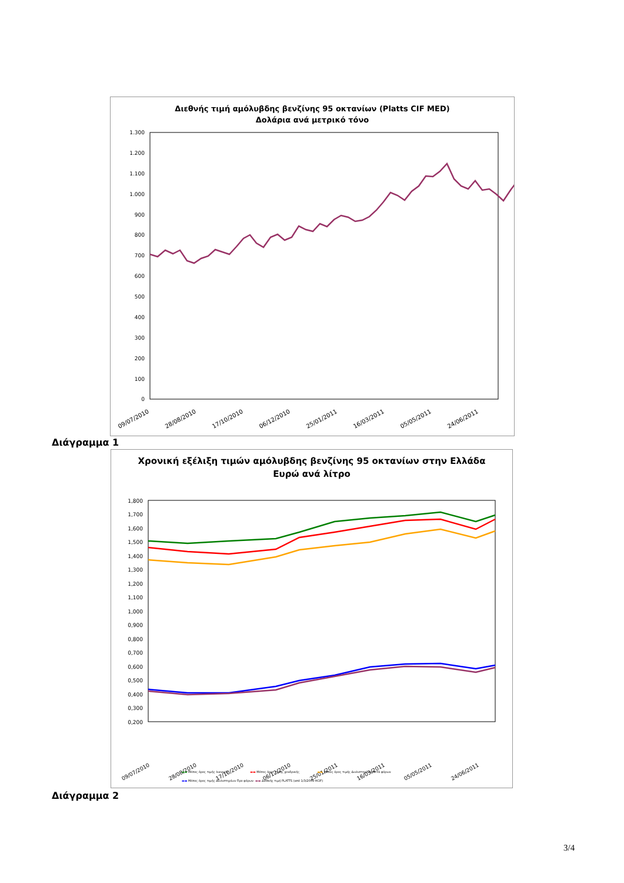Διεθνής τιμή αμόλυβδης βενζίνης 95 οκτανίων (Platts CIF MED)
Δολάρια ανά μετρικό τόνο
1.300
1.200
1.100
1.000
900
800
700
600
500
400
300
200
100
0
09/07/2010
28/08/2010
17/10/2010
06/12/2010
25/01/2011
16/03/2011
05/05/2011
24/06/2011
Διάγραμμα 1
Χρονική εξέλιξη τιμών αμόλυβδης βενζίνης 95 οκτανίων στην Ελλάδα
Ευρώ ανά λίτρο
1,800
1,700
1,600
1,500
1,400
1,300
1,200
1,100
1,000
0,900
0,800
0,700
0,600
0,500
0,400
0,300
0,200
09/07/2010
28/08/2010
17/10/2010
06/12/2010
25/01/2011
16/03/2011
05/05/2011
24/06/2011
▬▬ Μέσος όρος τιμής λιανικής ▬▬ Μέσος όρος τιμής χονδρικής ▬▬ Μέσος όρος τιμής Διυλιστηρίων Μετά φόρων
▬▬ Μέσος όρος τιμής Διυλιστηρίων Προ φόρων ▬▬ Διεθνής τιμή PLATTS (από 1/3/2009 HCIF)
Διάγραμμα 2
3/4